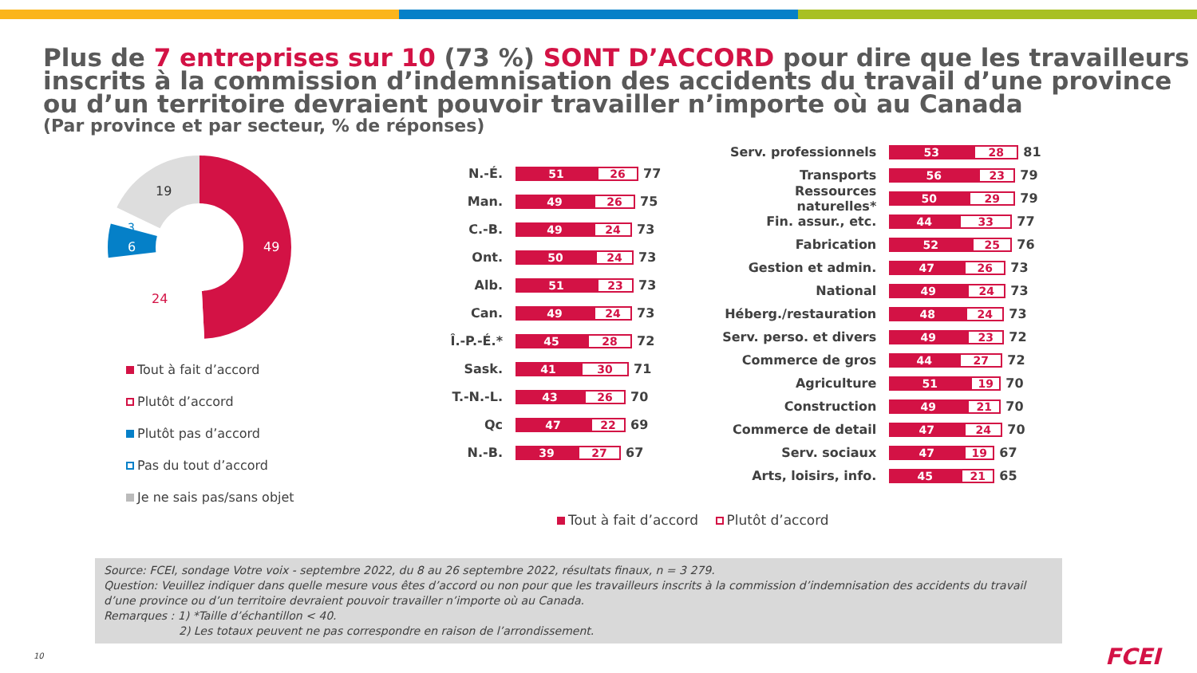Plus de 7 entreprises sur 10 (73 %) SONT D’ACCORD pour dire que les travailleurs inscrits à la commission d’indemnisation des accidents du travail d’une province ou d’un territoire devraient pouvoir travailler n’importe où au Canada
(Par province et par secteur, % de réponses)
49
24
6
3
19
Tout à fait d’accord
Plutôt d’accord
Plutôt pas d’accord
Pas du tout d’accord
Je ne sais pas/sans objet
N.-É. 51 26 77
Man. 49 26 75
C.-B. 49 24 73
Ont. 50 24 73
Alb. 51 23 73
Can. 49 24 73
Î.-P.-É.* 45 28 72
Sask. 41 30 71
T.-N.-L. 43 26 70
Qc 47 22 69
N.-B. 39 27 67
Serv. professionnels 53 28 81
Transports 56 23 79
Ressources naturelles* 50 29 79
Fin. assur., etc. 44 33 77
Fabrication 52 25 76
Gestion et admin. 47 26 73
National 49 24 73
Héberg./restauration 48 24 73
Serv. perso. et divers 49 23 72
Commerce de gros 44 27 72
Agriculture 51 19 70
Construction 49 21 70
Commerce de detail 47 24 70
Serv. sociaux 47 19 67
Arts, loisirs, info. 45 21 65
Tout à fait d’accord Plutôt d’accord
Source: FCEI, sondage Votre voix - septembre 2022, du 8 au 26 septembre 2022, résultats finaux, n = 3 279.
Question: Veuillez indiquer dans quelle mesure vous êtes d’accord ou non pour que les travailleurs inscrits à la commission d’indemnisation des accidents du travail d’une province ou d’un territoire devraient pouvoir travailler n’importe où au Canada.
Remarques : 1) *Taille d’échantillon < 40.
2) Les totaux peuvent ne pas correspondre en raison de l’arrondissement.
10 FCEI